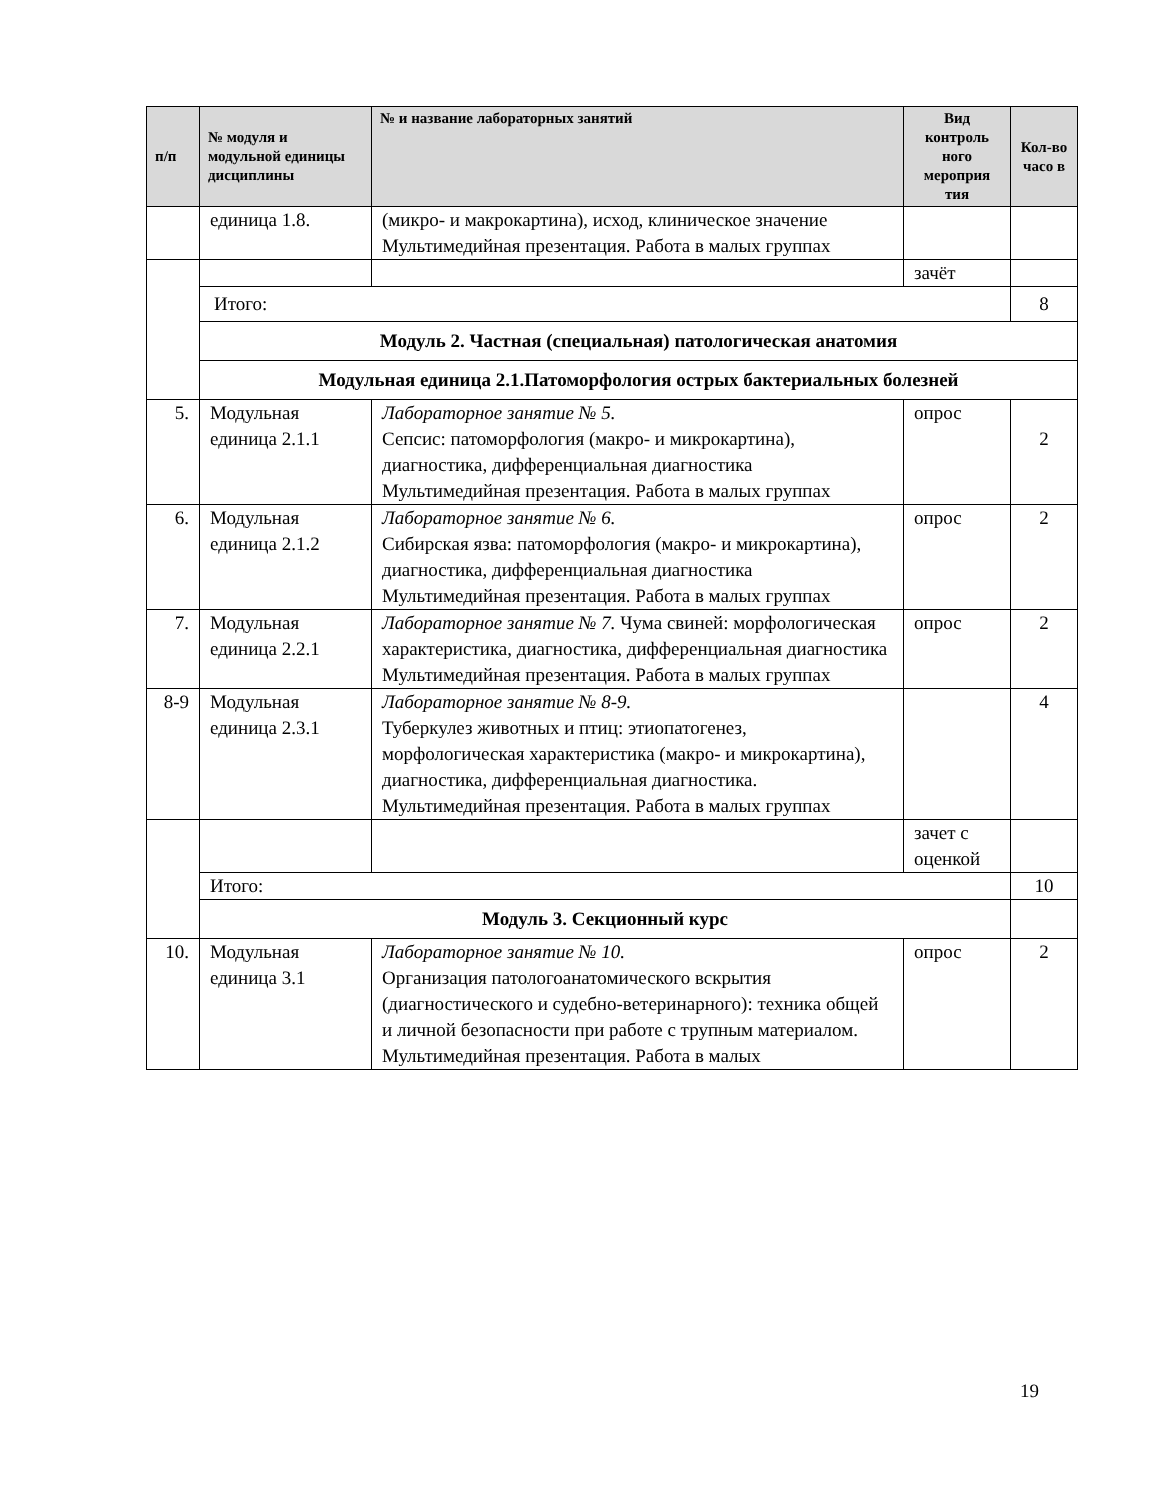| п/п | № модуля и модульной единицы дисциплины | № и название лабораторных занятий | Вид контроль ного мероприя тия | Кол-во часо в |
| --- | --- | --- | --- | --- |
| | единица 1.8. | (микро- и макрокартина), исход, клиническое значение Мультимедийная презентация. Работа в малых группах | | |
| | | | зачёт | |
| | Итого: | | | 8 |
| | Модуль 2. Частная (специальная) патологическая анатомия | | | |
| | Модульная единица 2.1.Патоморфология острых бактериальных болезней | | | |
| 5. | Модульная единица 2.1.1 | Лабораторное занятие № 5. Сепсис: патоморфология (макро- и микрокартина), диагностика, дифференциальная диагностика Мультимедийная презентация. Работа в малых группах | опрос | 2 |
| 6. | Модульная единица 2.1.2 | Лабораторное занятие № 6. Сибирская язва: патоморфология (макро- и микрокартина), диагностика, дифференциальная диагностика Мультимедийная презентация. Работа в малых группах | опрос | 2 |
| 7. | Модульная единица 2.2.1 | Лабораторное занятие № 7. Чума свиней: морфологическая характеристика, диагностика, дифференциальная диагностика Мультимедийная презентация. Работа в малых группах | опрос | 2 |
| 8-9 | Модульная единица 2.3.1 | Лабораторное занятие № 8-9. Туберкулез животных и птиц: этиопатогенез, морфологическая характеристика (макро- и микрокартина), диагностика, дифференциальная диагностика. Мультимедийная презентация. Работа в малых группах | | 4 |
| | | | зачет с оценкой | |
| | Итого: | | | 10 |
| | Модуль 3. Секционный курс | | | |
| 10. | Модульная единица 3.1 | Лабораторное занятие № 10. Организация патологоанатомического вскрытия (диагностического и судебно-ветеринарного): техника общей и личной безопасности при работе с трупным материалом. Мультимедийная презентация. Работа в малых | опрос | 2 |
19